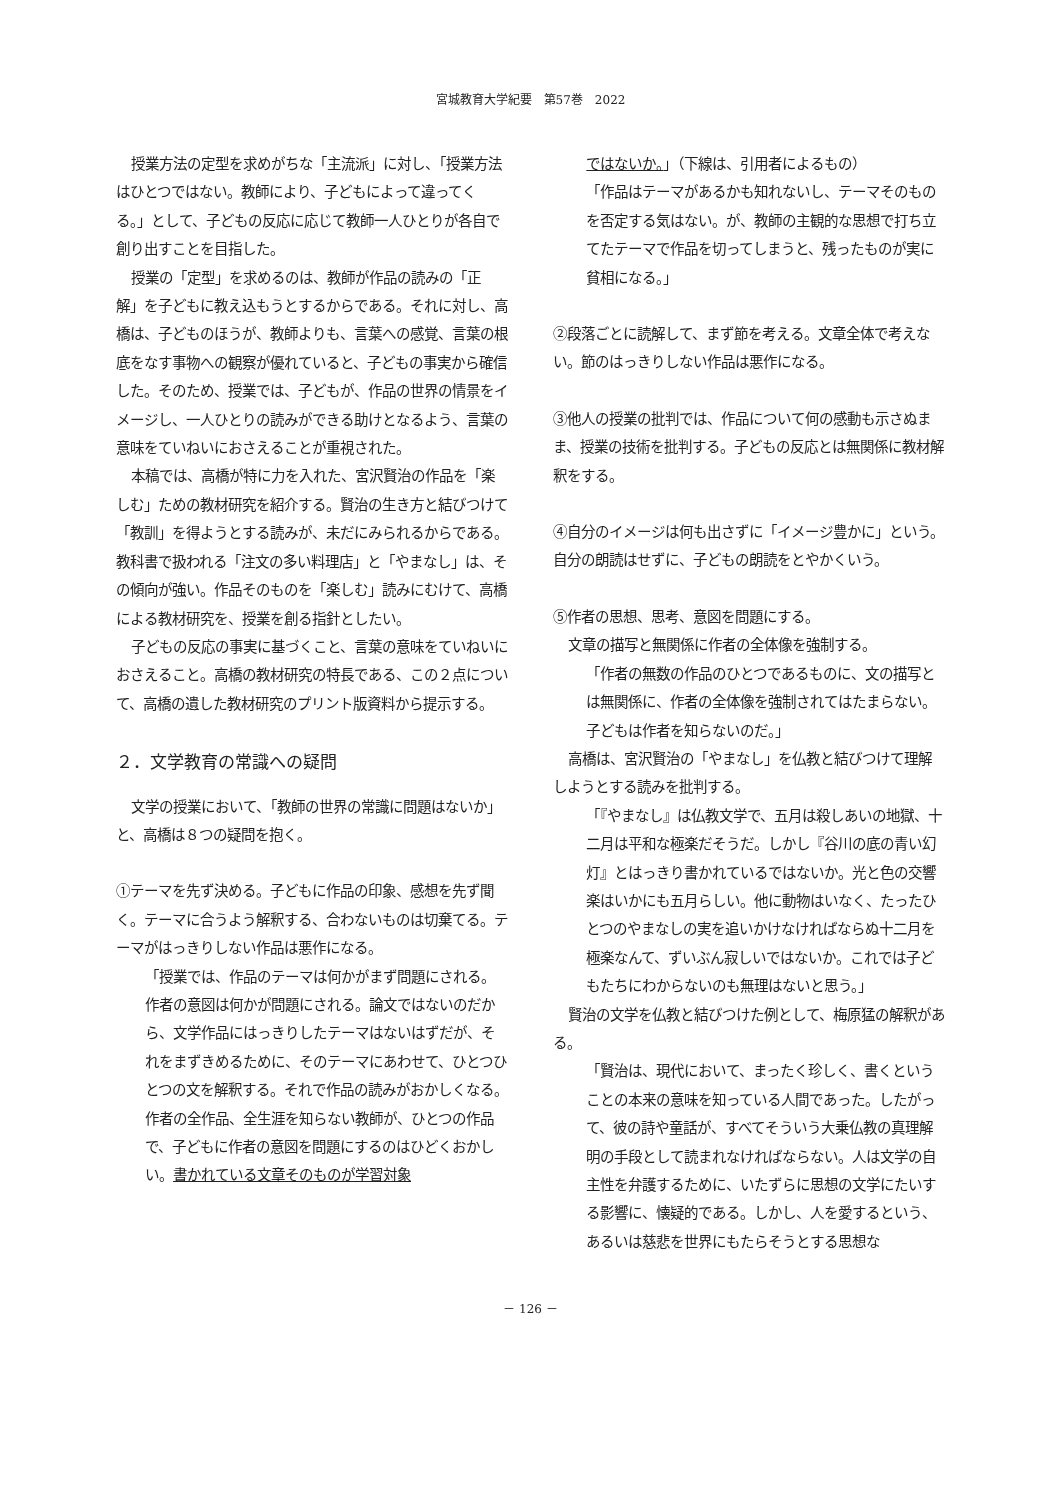宮城教育大学紀要　第57巻　2022
授業方法の定型を求めがちな「主流派」に対し、「授業方法はひとつではない。教師により、子どもによって違ってくる。」として、子どもの反応に応じて教師一人ひとりが各自で創り出すことを目指した。
授業の「定型」を求めるのは、教師が作品の読みの「正解」を子どもに教え込もうとするからである。それに対し、高橋は、子どものほうが、教師よりも、言葉への感覚、言葉の根底をなす事物への観察が優れていると、子どもの事実から確信した。そのため、授業では、子どもが、作品の世界の情景をイメージし、一人ひとりの読みができる助けとなるよう、言葉の意味をていねいにおさえることが重視された。
本稿では、高橋が特に力を入れた、宮沢賢治の作品を「楽しむ」ための教材研究を紹介する。賢治の生き方と結びつけて「教訓」を得ようとする読みが、未だにみられるからである。教科書で扱われる「注文の多い料理店」と「やまなし」は、その傾向が強い。作品そのものを「楽しむ」読みにむけて、高橋による教材研究を、授業を創る指針としたい。
子どもの反応の事実に基づくこと、言葉の意味をていねいにおさえること。高橋の教材研究の特長である、この２点について、高橋の遺した教材研究のプリント版資料から提示する。
２．文学教育の常識への疑問
文学の授業において、「教師の世界の常識に問題はないか」と、高橋は８つの疑問を抱く。
①テーマを先ず決める。子どもに作品の印象、感想を先ず聞く。テーマに合うよう解釈する、合わないものは切棄てる。テーマがはっきりしない作品は悪作になる。
「授業では、作品のテーマは何かがまず問題にされる。作者の意図は何かが問題にされる。論文ではないのだから、文学作品にはっきりしたテーマはないはずだが、それをまずきめるために、そのテーマにあわせて、ひとつひとつの文を解釈する。それで作品の読みがおかしくなる。作者の全作品、全生涯を知らない教師が、ひとつの作品で、子どもに作者の意図を問題にするのはひどくおかしい。書かれている文章そのものが学習対象
ではないか。」（下線は、引用者によるもの）
「作品はテーマがあるかも知れないし、テーマそのものを否定する気はない。が、教師の主観的な思想で打ち立てたテーマで作品を切ってしまうと、残ったものが実に貧相になる。」
②段落ごとに読解して、まず節を考える。文章全体で考えない。節のはっきりしない作品は悪作になる。
③他人の授業の批判では、作品について何の感動も示さぬまま、授業の技術を批判する。子どもの反応とは無関係に教材解釈をする。
④自分のイメージは何も出さずに「イメージ豊かに」という。自分の朗読はせずに、子どもの朗読をとやかくいう。
⑤作者の思想、思考、意図を問題にする。
文章の描写と無関係に作者の全体像を強制する。
「作者の無数の作品のひとつであるものに、文の描写とは無関係に、作者の全体像を強制されてはたまらない。子どもは作者を知らないのだ。」
高橋は、宮沢賢治の「やまなし」を仏教と結びつけて理解しようとする読みを批判する。
「『やまなし』は仏教文学で、五月は殺しあいの地獄、十二月は平和な極楽だそうだ。しかし『谷川の底の青い幻灯』とはっきり書かれているではないか。光と色の交響楽はいかにも五月らしい。他に動物はいなく、たったひとつのやまなしの実を追いかけなければならぬ十二月を極楽なんて、ずいぶん寂しいではないか。これでは子どもたちにわからないのも無理はないと思う。」
賢治の文学を仏教と結びつけた例として、梅原猛の解釈がある。
「賢治は、現代において、まったく珍しく、書くということの本来の意味を知っている人間であった。したがって、彼の詩や童話が、すべてそういう大乗仏教の真理解明の手段として読まれなければならない。人は文学の自主性を弁護するために、いたずらに思想の文学にたいする影響に、懐疑的である。しかし、人を愛するという、あるいは慈悲を世界にもたらそうとする思想な
－ 126 －